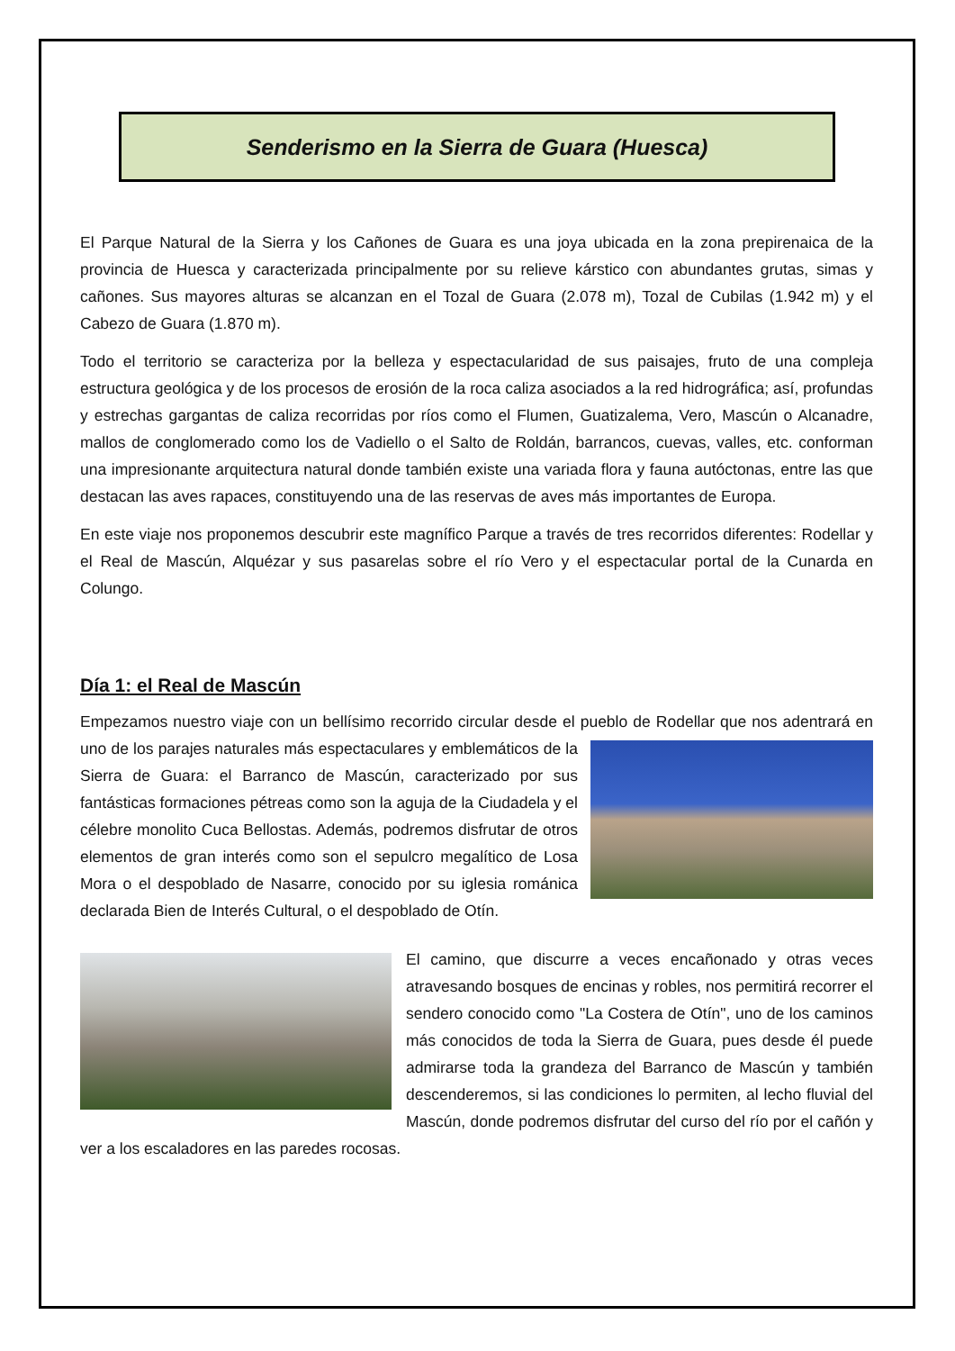Senderismo en la Sierra de Guara (Huesca)
El Parque Natural de la Sierra y los Cañones de Guara es una joya ubicada en la zona prepirenaica de la provincia de Huesca y caracterizada principalmente por su relieve kárstico con abundantes grutas, simas y cañones. Sus mayores alturas se alcanzan en el Tozal de Guara (2.078 m), Tozal de Cubilas (1.942 m) y el Cabezo de Guara (1.870 m).
Todo el territorio se caracteriza por la belleza y espectacularidad de sus paisajes, fruto de una compleja estructura geológica y de los procesos de erosión de la roca caliza asociados a la red hidrográfica; así, profundas y estrechas gargantas de caliza recorridas por ríos como el Flumen, Guatizalema, Vero, Mascún o Alcanadre, mallos de conglomerado como los de Vadiello o el Salto de Roldán, barrancos, cuevas, valles, etc. conforman una impresionante arquitectura natural donde también existe una variada flora y fauna autóctonas, entre las que destacan las aves rapaces, constituyendo una de las reservas de aves más importantes de Europa.
En este viaje nos proponemos descubrir este magnífico Parque a través de tres recorridos diferentes: Rodellar y el Real de Mascún, Alquézar y sus pasarelas sobre el río Vero y el espectacular portal de la Cunarda en Colungo.
Día 1: el Real de Mascún
Empezamos nuestro viaje con un bellísimo recorrido circular desde el pueblo de Rodellar que nos adentrará en uno de los parajes naturales más espectaculares y emblemáticos de la Sierra de Guara: el Barranco de Mascún, caracterizado por sus fantásticas formaciones pétreas como son la aguja de la Ciudadela y el célebre monolito Cuca Bellostas. Además, podremos disfrutar de otros elementos de gran interés como son el sepulcro megalítico de Losa Mora o el despoblado de Nasarre, conocido por su iglesia románica declarada Bien de Interés Cultural, o el despoblado de Otín.
El camino, que discurre a veces encañonado y otras veces atravesando bosques de encinas y robles, nos permitirá recorrer el sendero conocido como "La Costera de Otín", uno de los caminos más conocidos de toda la Sierra de Guara, pues desde él puede admirarse toda la grandeza del Barranco de Mascún y también descenderemos, si las condiciones lo permiten, al lecho fluvial del Mascún, donde podremos disfrutar del curso del río por el cañón y ver a los escaladores en las paredes rocosas.